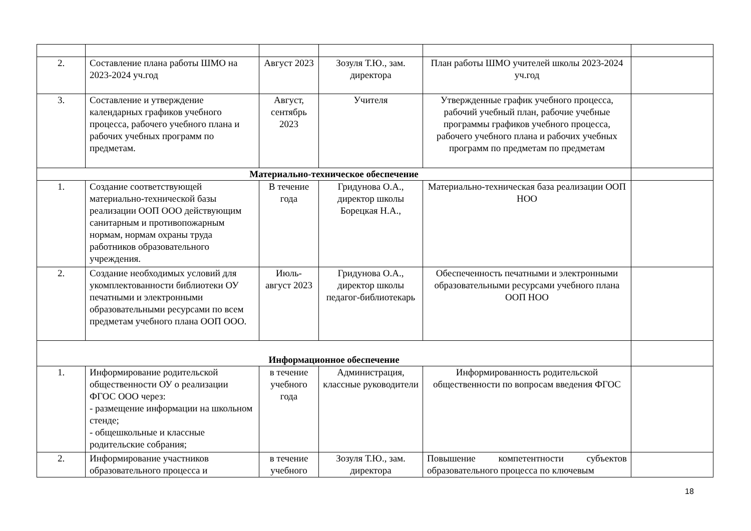| 2. | Составление плана работы ШМО на 2023-2024 уч.год | Август 2023 | Зозуля Т.Ю., зам. директора | План работы ШМО учителей школы 2023-2024 уч.год | |
| 3. | Составление и утверждение календарных графиков учебного процесса, рабочего учебного плана и рабочих учебных программ по предметам. | Август, сентябрь 2023 | Учителя | Утвержденные график учебного процесса, рабочий учебный план, рабочие учебные программы графиков учебного процесса, рабочего учебного плана и рабочих учебных программ по предметам по предметам | |
| Материально-техническое обеспечение | | | | | |
| 1. | Создание соответствующей материально-технической базы реализации ООП ООО действующим санитарным и противопожарным нормам, нормам охраны труда работников образовательного учреждения. | В течение года | Гридунова О.А., директор школы Борецкая Н.А., | Материально-техническая база реализации ООП НОО | |
| 2. | Создание необходимых условий для укомплектованности библиотеки ОУ печатными и электронными образовательными ресурсами по всем предметам учебного плана ООП ООО. | Июль-август 2023 | Гридунова О.А., директор школы педагог-библиотекарь | Обеспеченность печатными и электронными образовательными ресурсами учебного плана ООП НОО | |
| Информационное обеспечение | | | | | |
| 1. | Информирование родительской общественности ОУ о реализации ФГОС ООО через: - размещение информации на школьном стенде; - общешкольные и классные родительские собрания; | в течение учебного года | Администрация, классные руководители | Информированность родительской общественности по вопросам введения ФГОС | |
| 2. | Информирование участников образовательного процесса и | в течение учебного | Зозуля Т.Ю., зам. директора | Повышение компетентности субъектов образовательного процесса по ключевым | |
18